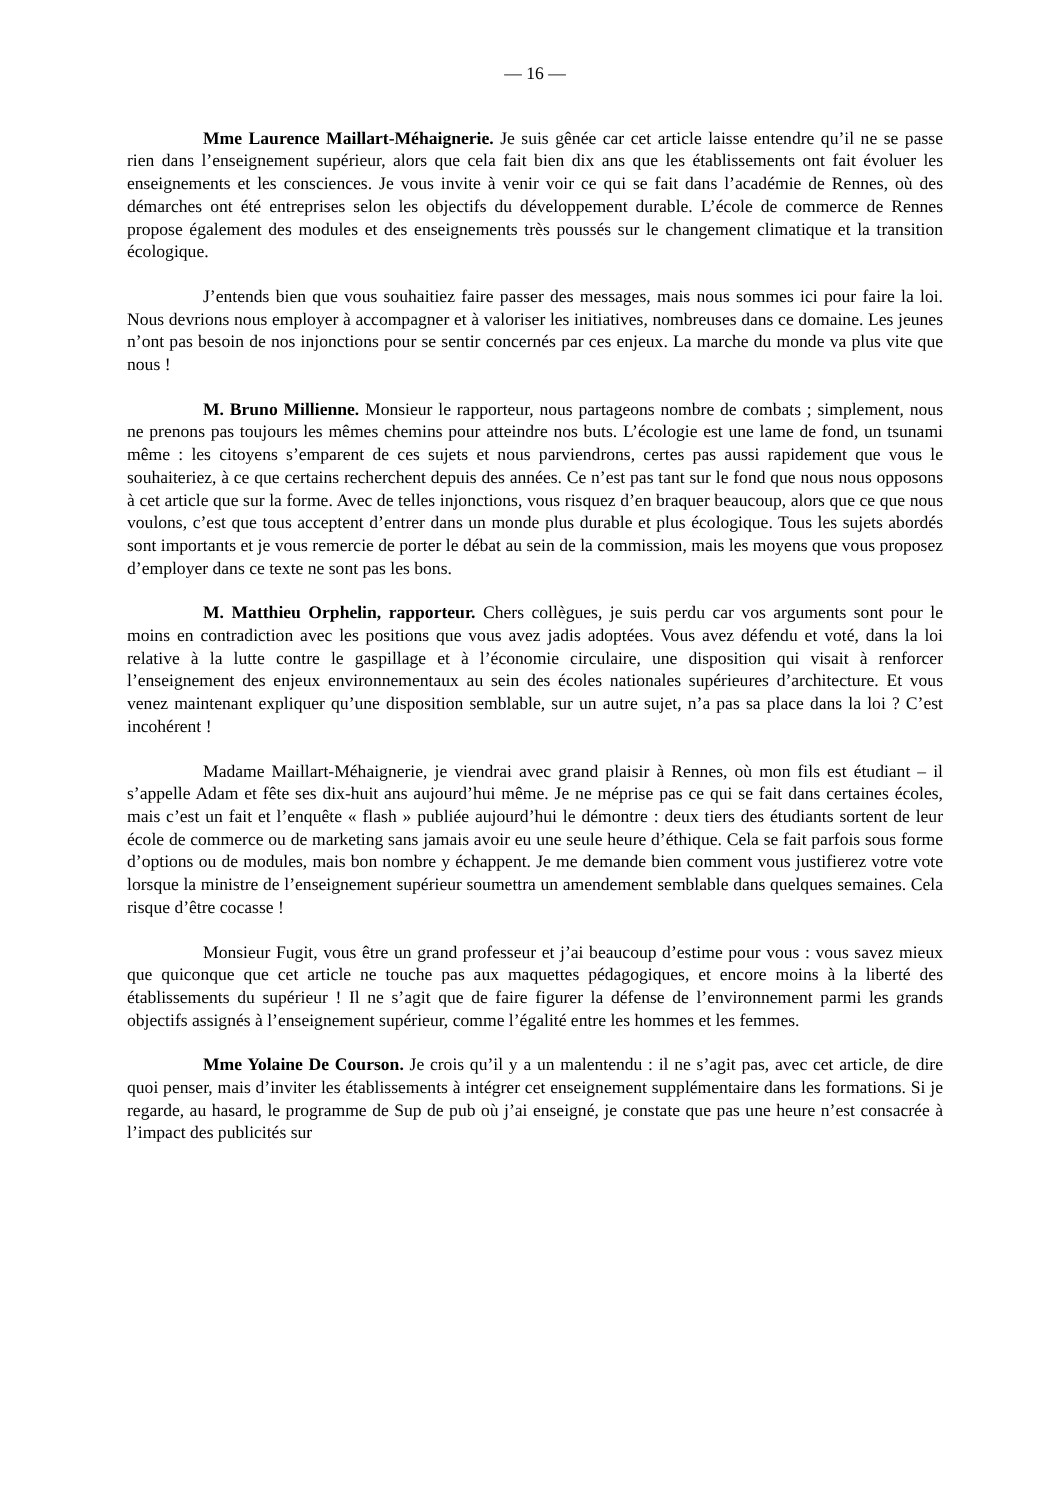— 16 —
Mme Laurence Maillart-Méhaignerie. Je suis gênée car cet article laisse entendre qu’il ne se passe rien dans l’enseignement supérieur, alors que cela fait bien dix ans que les établissements ont fait évoluer les enseignements et les consciences. Je vous invite à venir voir ce qui se fait dans l’académie de Rennes, où des démarches ont été entreprises selon les objectifs du développement durable. L’école de commerce de Rennes propose également des modules et des enseignements très poussés sur le changement climatique et la transition écologique.
J’entends bien que vous souhaitiez faire passer des messages, mais nous sommes ici pour faire la loi. Nous devrions nous employer à accompagner et à valoriser les initiatives, nombreuses dans ce domaine. Les jeunes n’ont pas besoin de nos injonctions pour se sentir concernés par ces enjeux. La marche du monde va plus vite que nous !
M. Bruno Millienne. Monsieur le rapporteur, nous partageons nombre de combats ; simplement, nous ne prenons pas toujours les mêmes chemins pour atteindre nos buts. L’écologie est une lame de fond, un tsunami même : les citoyens s’emparent de ces sujets et nous parviendrons, certes pas aussi rapidement que vous le souhaiteriez, à ce que certains recherchent depuis des années. Ce n’est pas tant sur le fond que nous nous opposons à cet article que sur la forme. Avec de telles injonctions, vous risquez d’en braquer beaucoup, alors que ce que nous voulons, c’est que tous acceptent d’entrer dans un monde plus durable et plus écologique. Tous les sujets abordés sont importants et je vous remercie de porter le débat au sein de la commission, mais les moyens que vous proposez d’employer dans ce texte ne sont pas les bons.
M. Matthieu Orphelin, rapporteur. Chers collègues, je suis perdu car vos arguments sont pour le moins en contradiction avec les positions que vous avez jadis adoptées. Vous avez défendu et voté, dans la loi relative à la lutte contre le gaspillage et à l’économie circulaire, une disposition qui visait à renforcer l’enseignement des enjeux environnementaux au sein des écoles nationales supérieures d’architecture. Et vous venez maintenant expliquer qu’une disposition semblable, sur un autre sujet, n’a pas sa place dans la loi ? C’est incohérent !
Madame Maillart-Méhaignerie, je viendrai avec grand plaisir à Rennes, où mon fils est étudiant – il s’appelle Adam et fête ses dix-huit ans aujourd’hui même. Je ne méprise pas ce qui se fait dans certaines écoles, mais c’est un fait et l’enquête « flash » publiée aujourd’hui le démontre : deux tiers des étudiants sortent de leur école de commerce ou de marketing sans jamais avoir eu une seule heure d’éthique. Cela se fait parfois sous forme d’options ou de modules, mais bon nombre y échappent. Je me demande bien comment vous justifierez votre vote lorsque la ministre de l’enseignement supérieur soumettra un amendement semblable dans quelques semaines. Cela risque d’être cocasse !
Monsieur Fugit, vous être un grand professeur et j’ai beaucoup d’estime pour vous : vous savez mieux que quiconque que cet article ne touche pas aux maquettes pédagogiques, et encore moins à la liberté des établissements du supérieur ! Il ne s’agit que de faire figurer la défense de l’environnement parmi les grands objectifs assignés à l’enseignement supérieur, comme l’égalité entre les hommes et les femmes.
Mme Yolaine De Courson. Je crois qu’il y a un malentendu : il ne s’agit pas, avec cet article, de dire quoi penser, mais d’inviter les établissements à intégrer cet enseignement supplémentaire dans les formations. Si je regarde, au hasard, le programme de Sup de pub où j’ai enseigné, je constate que pas une heure n’est consacrée à l’impact des publicités sur